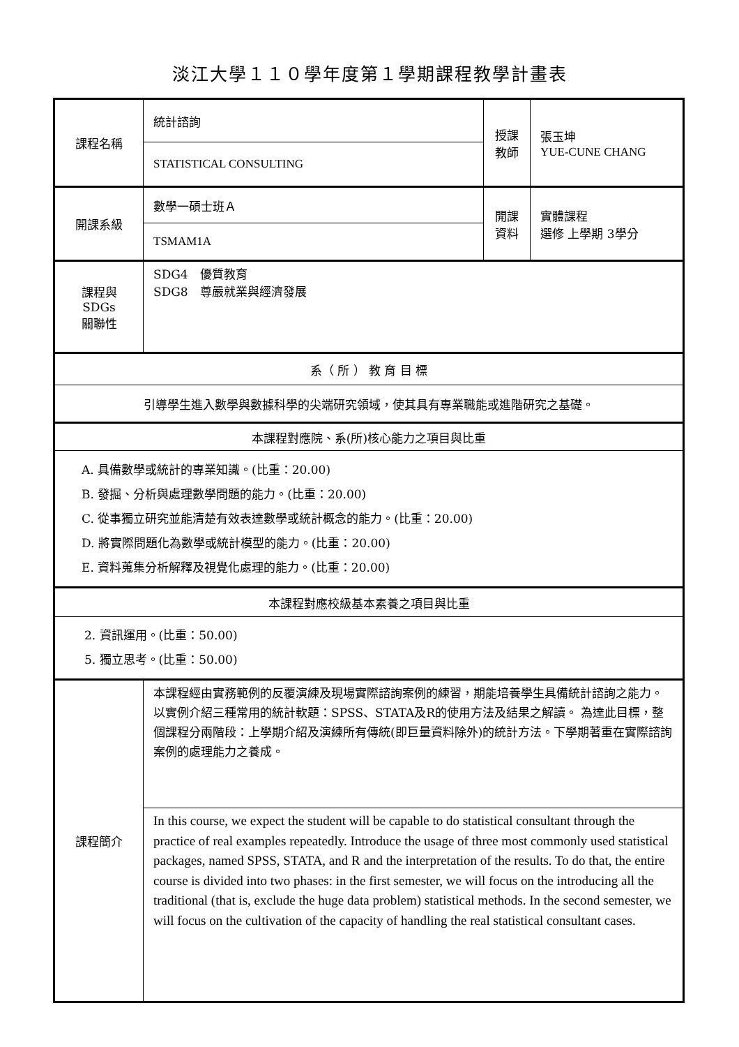淡江大學１１０學年度第１學期課程教學計畫表
| 課程名稱 | 統計諮詢 | 授課 教師 | 張玉坤 YUE-CUNE CHANG |
| | STATISTICAL CONSULTING | | |
| 開課系級 | 數學一碩士班Ａ | 開課 資料 | 實體課程 選修 上學期 3學分 |
| | TSMAM1A | | |
| 課程與SDGs 關聯性 | SDG4 優質教育 SDG8 尊嚴就業與經濟發展 | | |
| 系（ 所 ） 教 育 目 標 | | | |
| 引導學生進入數學與數據科學的尖端研究領域，使其具有專業職能或進階研究之基礎。 | | | |
| 本課程對應院、系(所)核心能力之項目與比重 | | | |
| A. 具備數學或統計的專業知識。(比重：20.00) B. 發掘、分析與處理數學問題的能力。(比重：20.00) C. 從事獨立研究並能清楚有效表達數學或統計概念的能力。(比重：20.00) D. 將實際問題化為數學或統計模型的能力。(比重：20.00) E. 資料蒐集分析解釋及視覺化處理的能力。(比重：20.00) | | | |
| 本課程對應校級基本素養之項目與比重 | | | |
| 2. 資訊運用。(比重：50.00) 5. 獨立思考。(比重：50.00) | | | |
| 課程簡介 | 本課程經由實務範例的反覆演練及現場實際諮詢案例的練習，期能培養學生具備統計諮詢之能力。以實例介紹三種常用的統計軟題：SPSS、STATA及R的使用方法及結果之解讀。 為達此目標，整個課程分兩階段：上學期介紹及演練所有傳統(即巨量資料除外)的統計方法。下學期著重在實際諮詢案例的處理能力之養成。 | | |
| | In this course, we expect the student will be capable to do statistical consultant through the practice of real examples repeatedly. Introduce the usage of three most commonly used statistical packages, named SPSS, STATA, and R and the interpretation of the results. To do that, the entire course is divided into two phases: in the first semester, we will focus on the introducing all the traditional (that is, exclude the huge data problem) statistical methods. In the second semester, we will focus on the cultivation of the capacity of handling the real statistical consultant cases. | | |